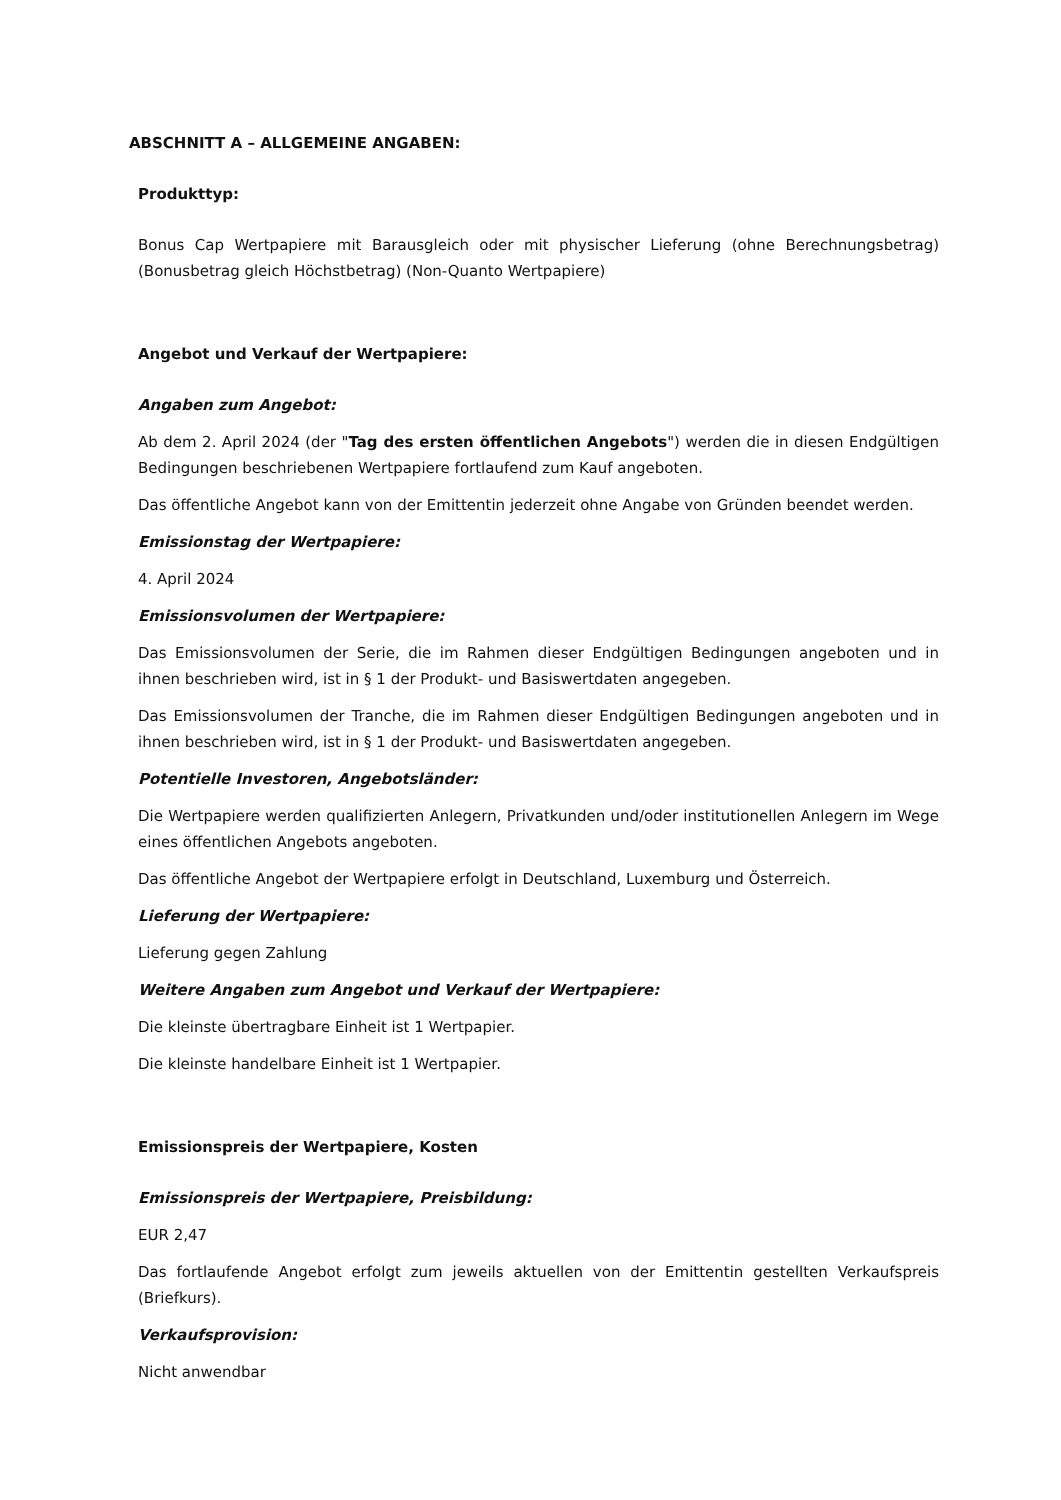ABSCHNITT A – ALLGEMEINE ANGABEN:
Produkttyp:
Bonus Cap Wertpapiere mit Barausgleich oder mit physischer Lieferung (ohne Berechnungsbetrag) (Bonusbetrag gleich Höchstbetrag) (Non-Quanto Wertpapiere)
Angebot und Verkauf der Wertpapiere:
Angaben zum Angebot:
Ab dem 2. April 2024 (der "Tag des ersten öffentlichen Angebots") werden die in diesen Endgültigen Bedingungen beschriebenen Wertpapiere fortlaufend zum Kauf angeboten.
Das öffentliche Angebot kann von der Emittentin jederzeit ohne Angabe von Gründen beendet werden.
Emissionstag der Wertpapiere:
4. April 2024
Emissionsvolumen der Wertpapiere:
Das Emissionsvolumen der Serie, die im Rahmen dieser Endgültigen Bedingungen angeboten und in ihnen beschrieben wird, ist in § 1 der Produkt- und Basiswertdaten angegeben.
Das Emissionsvolumen der Tranche, die im Rahmen dieser Endgültigen Bedingungen angeboten und in ihnen beschrieben wird, ist in § 1 der Produkt- und Basiswertdaten angegeben.
Potentielle Investoren, Angebotsländer:
Die Wertpapiere werden qualifizierten Anlegern, Privatkunden und/oder institutionellen Anlegern im Wege eines öffentlichen Angebots angeboten.
Das öffentliche Angebot der Wertpapiere erfolgt in Deutschland, Luxemburg und Österreich.
Lieferung der Wertpapiere:
Lieferung gegen Zahlung
Weitere Angaben zum Angebot und Verkauf der Wertpapiere:
Die kleinste übertragbare Einheit ist 1 Wertpapier.
Die kleinste handelbare Einheit ist 1 Wertpapier.
Emissionspreis der Wertpapiere, Kosten
Emissionspreis der Wertpapiere, Preisbildung:
EUR 2,47
Das fortlaufende Angebot erfolgt zum jeweils aktuellen von der Emittentin gestellten Verkaufspreis (Briefkurs).
Verkaufsprovision:
Nicht anwendbar